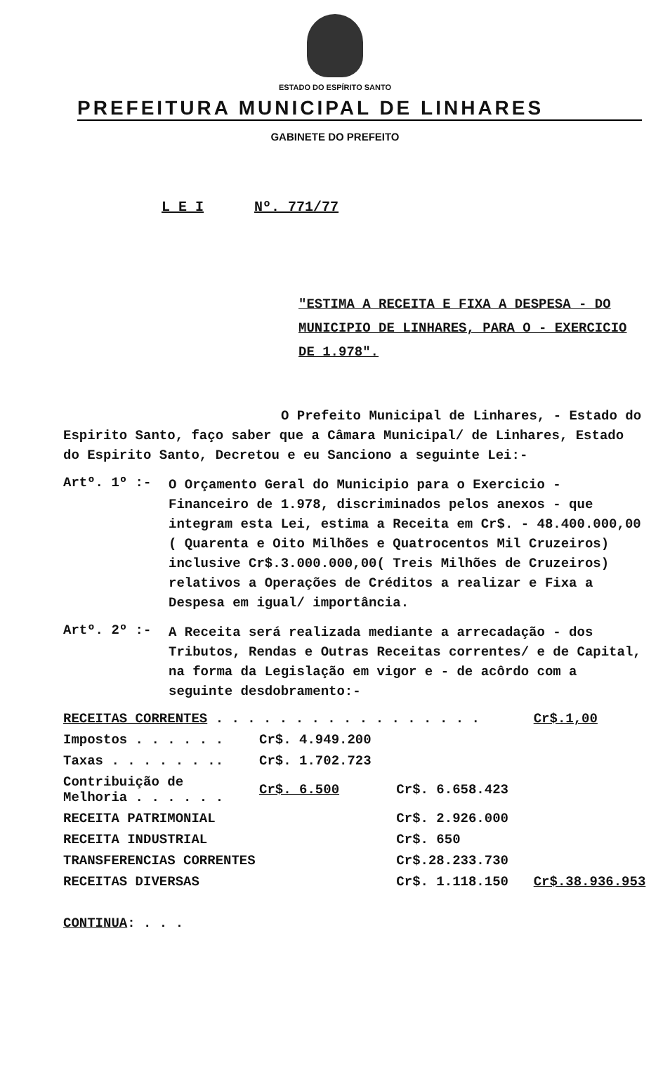ESTADO DO ESPÍRITO SANTO
PREFEITURA MUNICIPAL DE LINHARES
GABINETE DO PREFEITO
L E I Nº. 771/77
"ESTIMA A RECEITA E FIXA A DESPESA - DO MUNICIPIO DE LINHARES, PARA O - EXERCICIO DE 1.978".
O Prefeito Municipal de Linhares, - Estado do Espirito Santo, faço saber que a Câmara Municipal/ de Linhares, Estado do Espirito Santo, Decretou e eu Sanciono a seguinte Lei:-
Artº. 1º :-
O Orçamento Geral do Municipio para o Exercicio - Financeiro de 1.978, discriminados pelos anexos - que integram esta Lei, estima a Receita em Cr$. - 48.400.000,00 ( Quarenta e Oito Milhões e Quatrocentos Mil Cruzeiros) inclusive Cr$.3.000.000,00( Treis Milhões de Cruzeiros) relativos a Operações de Créditos a realizar e Fixa a Despesa em igual/ importância.
Artº. 2º :-
A Receita será realizada mediante a arrecadação - dos Tributos, Rendas e Outras Receitas correntes/ e de Capital, na forma da Legislação em vigor e - de acôrdo com a seguinte desdobramento:-
| RECEITAS CORRENTES . . . . . . . . . . . . . . . . . | | | Cr$.1,00 |
| Impostos . . . . . . | Cr$. 4.949.200 | | |
| Taxas . . . . . . .. | Cr$. 1.702.723 | | |
| Contribuição de Melhoria . . . . . . | Cr$. 6.500 | Cr$. 6.658.423 | |
| RECEITA PATRIMONIAL | | Cr$. 2.926.000 | |
| RECEITA INDUSTRIAL | | Cr$. 650 | |
| TRANSFERENCIAS CORRENTES | | Cr$.28.233.730 | |
| RECEITAS DIVERSAS | | Cr$. 1.118.150 | Cr$.38.936.953 |
CONTINUA: . . .